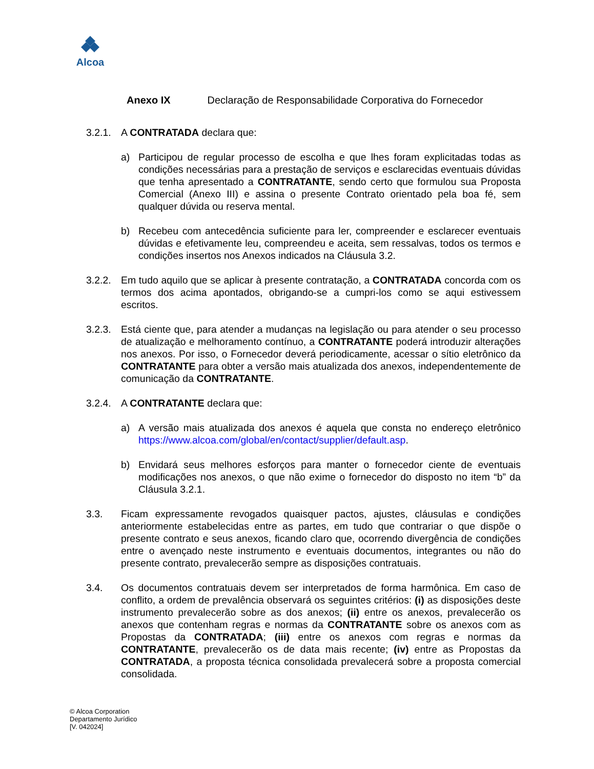Alcoa
Anexo IX Declaração de Responsabilidade Corporativa do Fornecedor
3.2.1.
A CONTRATADA declara que:
a) Participou de regular processo de escolha e que lhes foram explicitadas todas as condições necessárias para a prestação de serviços e esclarecidas eventuais dúvidas que tenha apresentado a CONTRATANTE, sendo certo que formulou sua Proposta Comercial (Anexo III) e assina o presente Contrato orientado pela boa fé, sem qualquer dúvida ou reserva mental.
b) Recebeu com antecedência suficiente para ler, compreender e esclarecer eventuais dúvidas e efetivamente leu, compreendeu e aceita, sem ressalvas, todos os termos e condições insertos nos Anexos indicados na Cláusula 3.2.
3.2.2.
Em tudo aquilo que se aplicar à presente contratação, a CONTRATADA concorda com os termos dos acima apontados, obrigando-se a cumpri-los como se aqui estivessem escritos.
3.2.3.
Está ciente que, para atender a mudanças na legislação ou para atender o seu processo de atualização e melhoramento contínuo, a CONTRATANTE poderá introduzir alterações nos anexos. Por isso, o Fornecedor deverá periodicamente, acessar o sítio eletrônico da CONTRATANTE para obter a versão mais atualizada dos anexos, independentemente de comunicação da CONTRATANTE.
3.2.4.
A CONTRATANTE declara que:
a) A versão mais atualizada dos anexos é aquela que consta no endereço eletrônico https://www.alcoa.com/global/en/contact/supplier/default.asp.
b) Envidará seus melhores esforços para manter o fornecedor ciente de eventuais modificações nos anexos, o que não exime o fornecedor do disposto no item “b” da Cláusula 3.2.1.
3.3. Ficam expressamente revogados quaisquer pactos, ajustes, cláusulas e condições anteriormente estabelecidas entre as partes, em tudo que contrariar o que dispõe o presente contrato e seus anexos, ficando claro que, ocorrendo divergência de condições entre o avençado neste instrumento e eventuais documentos, integrantes ou não do presente contrato, prevalecerão sempre as disposições contratuais.
3.4. Os documentos contratuais devem ser interpretados de forma harmônica. Em caso de conflito, a ordem de prevalência observará os seguintes critérios: (i) as disposições deste instrumento prevalecerão sobre as dos anexos; (ii) entre os anexos, prevalecerão os anexos que contenham regras e normas da CONTRATANTE sobre os anexos com as Propostas da CONTRATADA; (iii) entre os anexos com regras e normas da CONTRATANTE, prevalecerão os de data mais recente; (iv) entre as Propostas da CONTRATADA, a proposta técnica consolidada prevalecerá sobre a proposta comercial consolidada.
© Alcoa Corporation
Departamento Jurídico
[V. 042024]